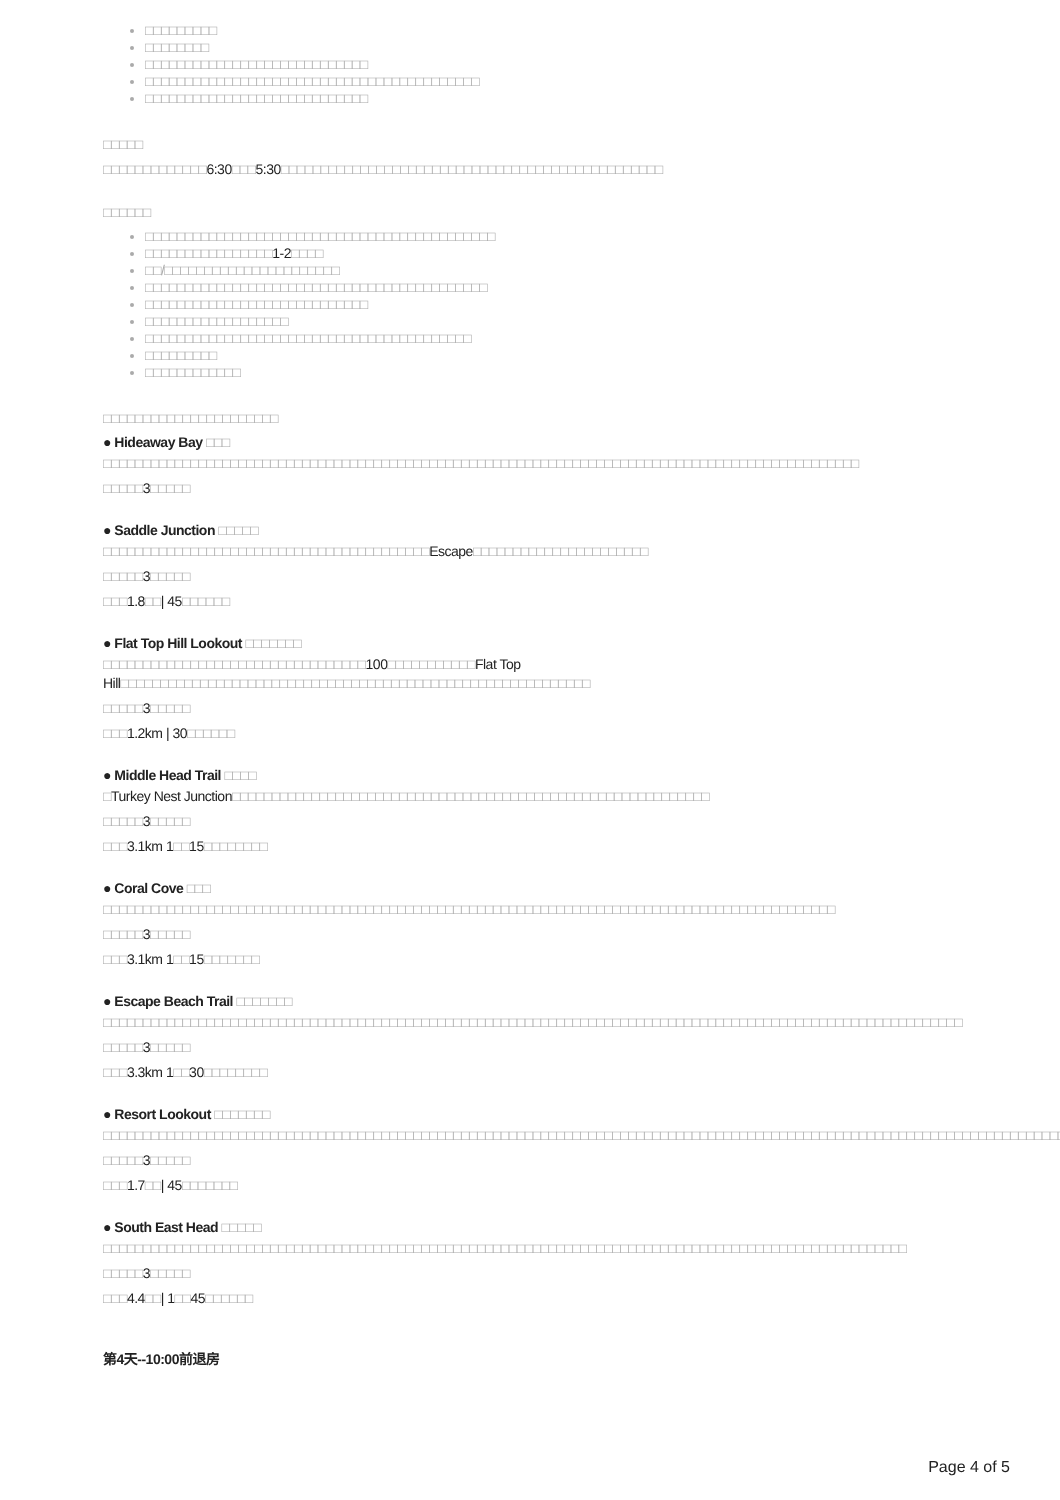□□□□□□□□□
□□□□□□□□
□□□□□□□□□□□□□□□□□□□□□□□□□□□□
□□□□□□□□□□□□□□□□□□□□□□□□□□□□□□□□□□□□□□□□□□
□□□□□□□□□□□□□□□□□□□□□□□□□□□□
□□□□□
□□□□□□□□□□□□□6:30□□□5:30□□□□□□□□□□□□□□□□□□□□□□□□□□□□□□□□□□□□□□□□□□□□□□□□
□□□□□□
□□□□□□□□□□□□□□□□□□□□□□□□□□□□□□□□□□□□□□□□□□□□
□□□□□□□□□□□□□□□□1-2□□□□
□□/□□□□□□□□□□□□□□□□□□□□□□
□□□□□□□□□□□□□□□□□□□□□□□□□□□□□□□□□□□□□□□□□□□
□□□□□□□□□□□□□□□□□□□□□□□□□□□□
□□□□□□□□□□□□□□□□□□
□□□□□□□□□□□□□□□□□□□□□□□□□□□□□□□□□□□□□□□□□
□□□□□□□□□
□□□□□□□□□□□□
□□□□□□□□□□□□□□□□□□□□□□
● Hideaway Bay □□□
□□□□□□□□□□□□□□□□□□□□□□□□□□□□□□□□□□□□□□□□□□□□□□□□□□□□□□□□□□□□□□□□□□□□□□□□□□□□□□□□□□□□□□□□□□□□□□□
□□□□□3□□□□□
● Saddle Junction □□□□□
□□□□□□□□□□□□□□□□□□□□□□□□□□□□□□□□□□□□□□□□□Escape□□□□□□□□□□□□□□□□□□□□□□
□□□□□3□□□□□
□□□1.8□□| 45□□□□□□
● Flat Top Hill Lookout □□□□□□□
□□□□□□□□□□□□□□□□□□□□□□□□□□□□□□□□□100□□□□□□□□□□□Flat Top Hill□□□□□□□□□□□□□□□□□□□□□□□□□□□□□□□□□□□□□□□□□□□□□□□□□□□□□□□□□□□
□□□□□3□□□□□
□□□1.2km | 30□□□□□□
● Middle Head Trail □□□□
□Turkey Nest Junction□□□□□□□□□□□□□□□□□□□□□□□□□□□□□□□□□□□□□□□□□□□□□□□□□□□□□□□□□□□□
□□□□□3□□□□□
□□□3.1km 1□□15□□□□□□□□
● Coral Cove □□□
□□□□□□□□□□□□□□□□□□□□□□□□□□□□□□□□□□□□□□□□□□□□□□□□□□□□□□□□□□□□□□□□□□□□□□□□□□□□□□□□□□□□□□□□□□□□
□□□□□3□□□□□
□□□3.1km 1□□15□□□□□□□
● Escape Beach Trail □□□□□□□
□□□□□□□□□□□□□□□□□□□□□□□□□□□□□□□□□□□□□□□□□□□□□□□□□□□□□□□□□□□□□□□□□□□□□□□□□□□□□□□□□□□□□□□□□□□□□□□□□□□□□□□□□□□□
□□□□□3□□□□□
□□□3.3km 1□□30□□□□□□□□
● Resort Lookout □□□□□□□
□□□□□□□□□□□□□□□□□□□□□□□□□□□□□□□□□□□□□□□□□□□□□□□□□□□□□□□□□□□□□□□□□□□□□□□□□□□□□□□□□□□□□□□□□□□□□□□□□□□□□□□□□□□□□□□□□□□□□□□□□
□□□□□3□□□□□
□□□1.7□□| 45□□□□□□□
● South East Head □□□□□
□□□□□□□□□□□□□□□□□□□□□□□□□□□□□□□□□□□□□□□□□□□□□□□□□□□□□□□□□□□□□□□□□□□□□□□□□□□□□□□□□□□□□□□□□□□□□□□□□□□□□
□□□□□3□□□□□
□□□4.4□□| 1□□45□□□□□□
第4天--10:00前退房
Page 4 of 5